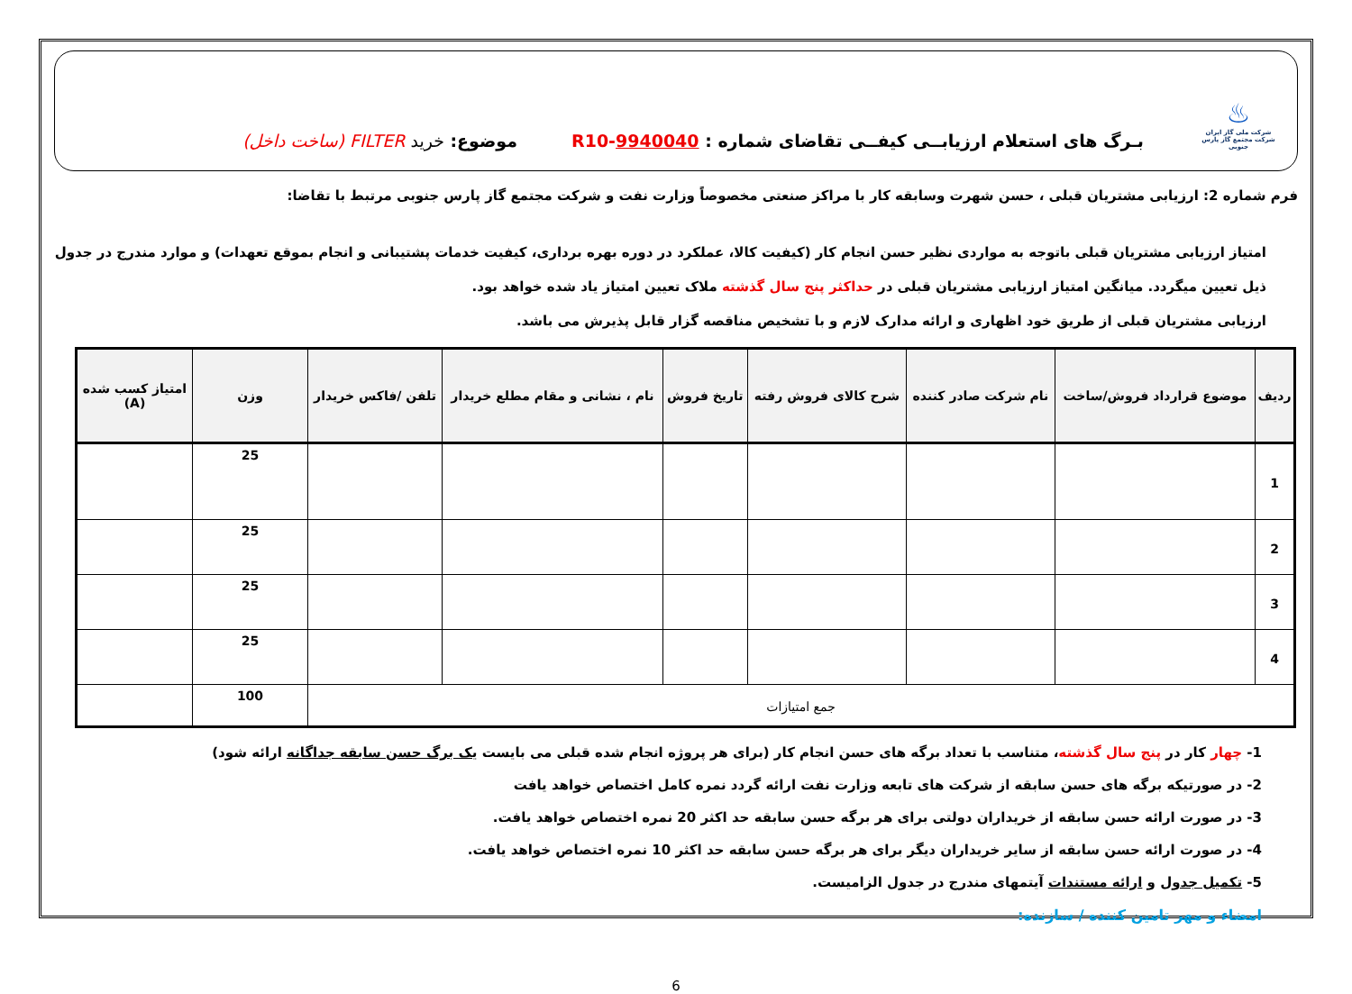♨
شرکت ملی گاز ایران
شرکت مجتمع گاز پارس جنوبی
بـرگ های استعلام ارزیابــی کیفــی تقاضای شماره : R10-9940040
موضوع: خرید FILTER (ساخت داخل)
فرم شماره 2: ارزیابی مشتریان قبلی ، حسن شهرت وسابقه کار با مراکز صنعتی مخصوصاً وزارت نفت و شرکت مجتمع گاز پارس جنوبی مرتبط با تقاضا:
امتیاز ارزیابی مشتریان قبلی باتوجه به مواردی نظیر حسن انجام کار (کیفیت کالا، عملکرد در دوره بهره برداری، کیفیت خدمات پشتیبانی و انجام بموقع تعهدات) و موارد مندرج در جدول ذیل تعیین میگردد. میانگین امتیاز ارزیابی مشتریان قبلی در حداکثر پنج سال گذشته ملاک تعیین امتیاز یاد شده خواهد بود.
ارزیابی مشتریان قبلی از طریق خود اظهاری و ارائه مدارک لازم و با تشخیص مناقصه گزار قابل پذیرش می باشد.
| ردیف | موضوع قرارداد فروش/ساخت | نام شرکت صادر کننده | شرح کالای فروش رفته | تاریخ فروش | نام ، نشانی و مقام مطلع خریدار | تلفن /فاکس خریدار | وزن | امتیاز کسب شده (A) |
| --- | --- | --- | --- | --- | --- | --- | --- | --- |
| 1 | | | | | | | 25 | |
| 2 | | | | | | | 25 | |
| 3 | | | | | | | 25 | |
| 4 | | | | | | | 25 | |
| جمع امتیازات | | | | | | | 100 | |
1- چهار کار در پنج سال گذشته، متناسب با تعداد برگه های حسن انجام کار (برای هر پروژه انجام شده قبلی می بایست یک برگ حسن سابقه جداگانه ارائه شود)
2- در صورتیکه برگه های حسن سابقه از شرکت های تابعه وزارت نفت ارائه گردد نمره کامل اختصاص خواهد یافت
3- در صورت ارائه حسن سابقه از خریداران دولتی برای هر برگه حسن سابقه حد اکثر 20 نمره اختصاص خواهد یافت.
4- در صورت ارائه حسن سابقه از سایر خریداران دیگر برای هر برگه حسن سابقه حد اکثر 10 نمره اختصاص خواهد یافت.
5- تکمیل جدول و ارائه مستندات آیتمهای مندرج در جدول الزامیست.
امضاء و مهر تامین کننده / سازنده:
6